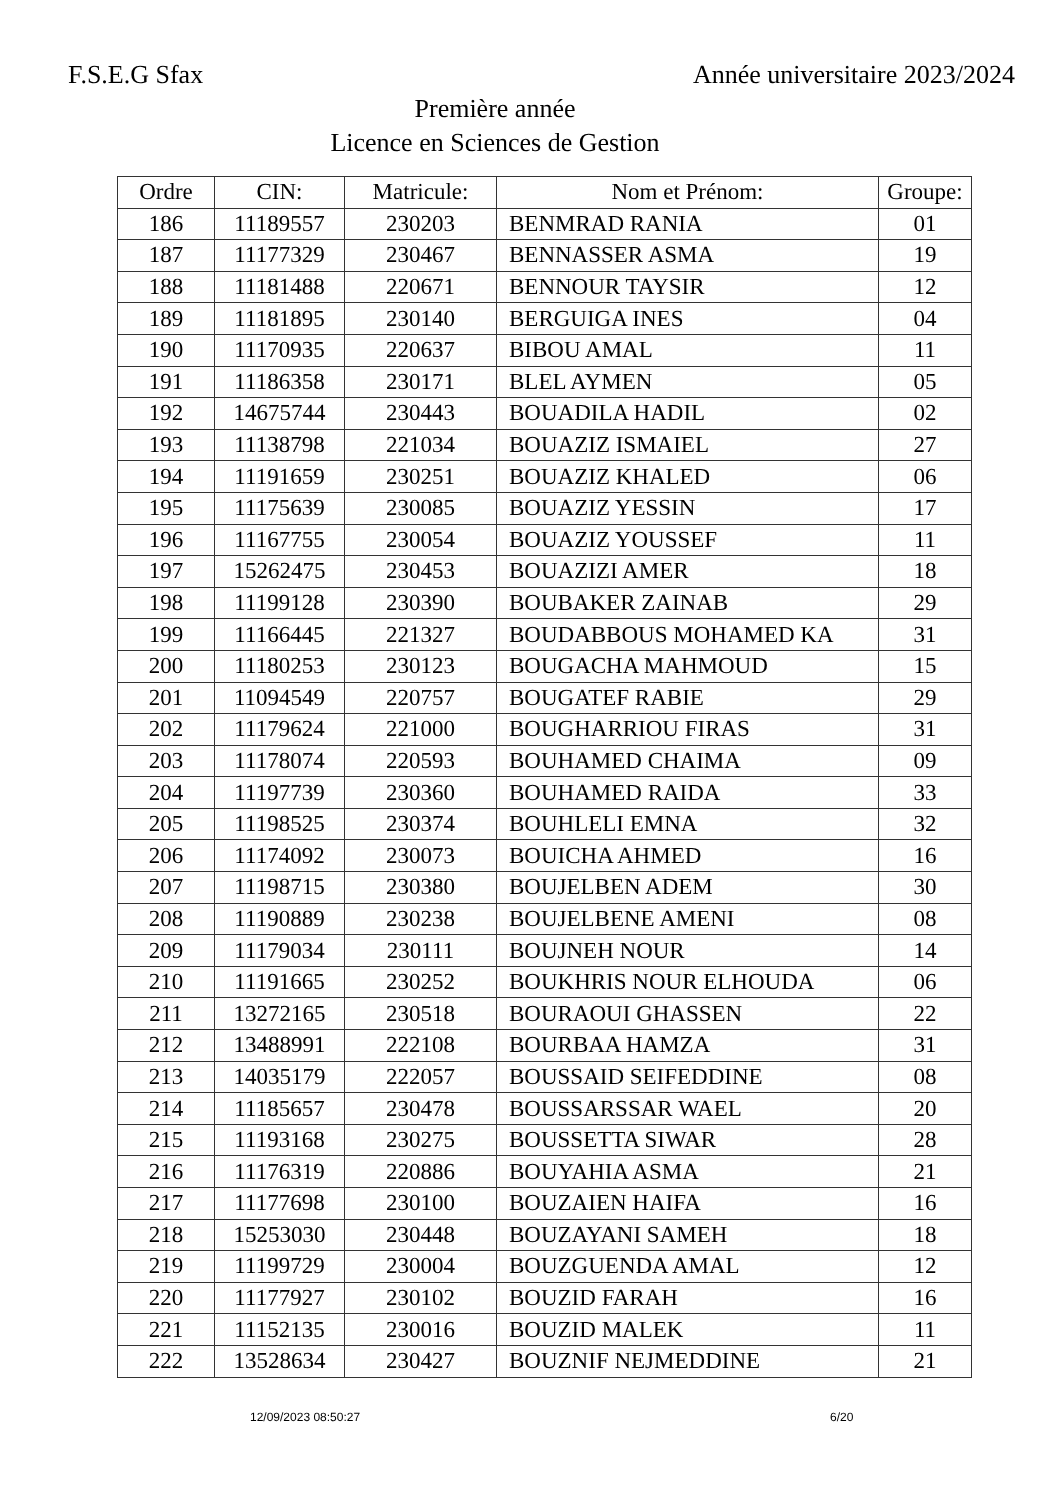F.S.E.G Sfax Année universitaire 2023/2024
Première année
Licence en Sciences de Gestion
| Ordre | CIN: | Matricule: | Nom et Prénom: | Groupe: |
| --- | --- | --- | --- | --- |
| 186 | 11189557 | 230203 | BENMRAD RANIA | 01 |
| 187 | 11177329 | 230467 | BENNASSER ASMA | 19 |
| 188 | 11181488 | 220671 | BENNOUR TAYSIR | 12 |
| 189 | 11181895 | 230140 | BERGUIGA INES | 04 |
| 190 | 11170935 | 220637 | BIBOU AMAL | 11 |
| 191 | 11186358 | 230171 | BLEL AYMEN | 05 |
| 192 | 14675744 | 230443 | BOUADILA HADIL | 02 |
| 193 | 11138798 | 221034 | BOUAZIZ ISMAIEL | 27 |
| 194 | 11191659 | 230251 | BOUAZIZ KHALED | 06 |
| 195 | 11175639 | 230085 | BOUAZIZ YESSIN | 17 |
| 196 | 11167755 | 230054 | BOUAZIZ YOUSSEF | 11 |
| 197 | 15262475 | 230453 | BOUAZIZI AMER | 18 |
| 198 | 11199128 | 230390 | BOUBAKER ZAINAB | 29 |
| 199 | 11166445 | 221327 | BOUDABBOUS MOHAMED KA | 31 |
| 200 | 11180253 | 230123 | BOUGACHA MAHMOUD | 15 |
| 201 | 11094549 | 220757 | BOUGATEF RABIE | 29 |
| 202 | 11179624 | 221000 | BOUGHARRIOU FIRAS | 31 |
| 203 | 11178074 | 220593 | BOUHAMED CHAIMA | 09 |
| 204 | 11197739 | 230360 | BOUHAMED RAIDA | 33 |
| 205 | 11198525 | 230374 | BOUHLELI EMNA | 32 |
| 206 | 11174092 | 230073 | BOUICHA AHMED | 16 |
| 207 | 11198715 | 230380 | BOUJELBEN ADEM | 30 |
| 208 | 11190889 | 230238 | BOUJELBENE AMENI | 08 |
| 209 | 11179034 | 230111 | BOUJNEH NOUR | 14 |
| 210 | 11191665 | 230252 | BOUKHRIS NOUR ELHOUDA | 06 |
| 211 | 13272165 | 230518 | BOURAOUI GHASSEN | 22 |
| 212 | 13488991 | 222108 | BOURBAA HAMZA | 31 |
| 213 | 14035179 | 222057 | BOUSSAID SEIFEDDINE | 08 |
| 214 | 11185657 | 230478 | BOUSSARSSAR WAEL | 20 |
| 215 | 11193168 | 230275 | BOUSSETTA SIWAR | 28 |
| 216 | 11176319 | 220886 | BOUYAHIA ASMA | 21 |
| 217 | 11177698 | 230100 | BOUZAIEN HAIFA | 16 |
| 218 | 15253030 | 230448 | BOUZAYANI SAMEH | 18 |
| 219 | 11199729 | 230004 | BOUZGUENDA AMAL | 12 |
| 220 | 11177927 | 230102 | BOUZID FARAH | 16 |
| 221 | 11152135 | 230016 | BOUZID MALEK | 11 |
| 222 | 13528634 | 230427 | BOUZNIF NEJMEDDINE | 21 |
12/09/2023 08:50:27 6/20